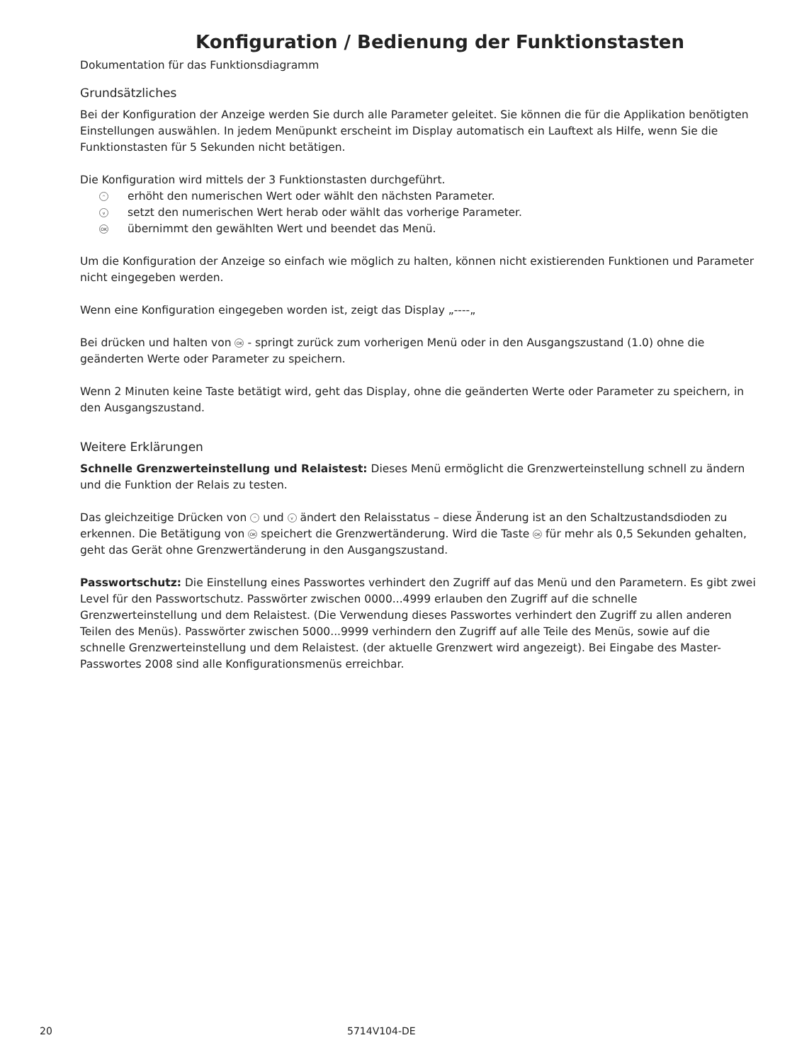Konfiguration / Bedienung der Funktionstasten
Dokumentation für das Funktionsdiagramm
Grundsätzliches
Bei der Konfiguration der Anzeige werden Sie durch alle Parameter geleitet. Sie können die für die Applikation benötigten Einstellungen auswählen. In jedem Menüpunkt erscheint im Display automatisch ein Lauftext als Hilfe, wenn Sie die Funktionstasten für 5 Sekunden nicht betätigen.
Die Konfiguration wird mittels der 3 Funktionstasten durchgeführt.
^ erhöht den numerischen Wert oder wählt den nächsten Parameter.
vsetzt den numerischen Wert herab oder wählt das vorherige Parameter.
OK übernimmt den gewählten Wert und beendet das Menü.
Um die Konfiguration der Anzeige so einfach wie möglich zu halten, können nicht existierenden Funktionen und Parameter nicht eingegeben werden.
Wenn eine Konfiguration eingegeben worden ist, zeigt das Display „----„
Bei drücken und halten von OK - springt zurück zum vorherigen Menü oder in den Ausgangszustand (1.0) ohne die geänderten Werte oder Parameter zu speichern.
Wenn 2 Minuten keine Taste betätigt wird, geht das Display, ohne die geänderten Werte oder Parameter zu speichern, in den Ausgangszustand.
Weitere Erklärungen
Schnelle Grenzwerteinstellung und Relaistest: Dieses Menü ermöglicht die Grenzwerteinstellung schnell zu ändern und die Funktion der Relais zu testen.
Das gleichzeitige Drücken von ^ und v ändert den Relaisstatus – diese Änderung ist an den Schaltzustandsdioden zu erkennen. Die Betätigung von OK speichert die Grenzwertänderung. Wird die Taste OK für mehr als 0,5 Sekunden gehalten, geht das Gerät ohne Grenzwertänderung in den Ausgangszustand.
Passwortschutz: Die Einstellung eines Passwortes verhindert den Zugriff auf das Menü und den Parametern. Es gibt zwei Level für den Passwortschutz. Passwörter zwischen 0000...4999 erlauben den Zugriff auf die schnelle Grenzwerteinstellung und dem Relaistest. (Die Verwendung dieses Passwortes verhindert den Zugriff zu allen anderen Teilen des Menüs). Passwörter zwischen 5000...9999 verhindern den Zugriff auf alle Teile des Menüs, sowie auf die schnelle Grenzwerteinstellung und dem Relaistest. (der aktuelle Grenzwert wird angezeigt). Bei Eingabe des Master-Passwortes 2008 sind alle Konfigurationsmenüs erreichbar.
20 5714V104-DE